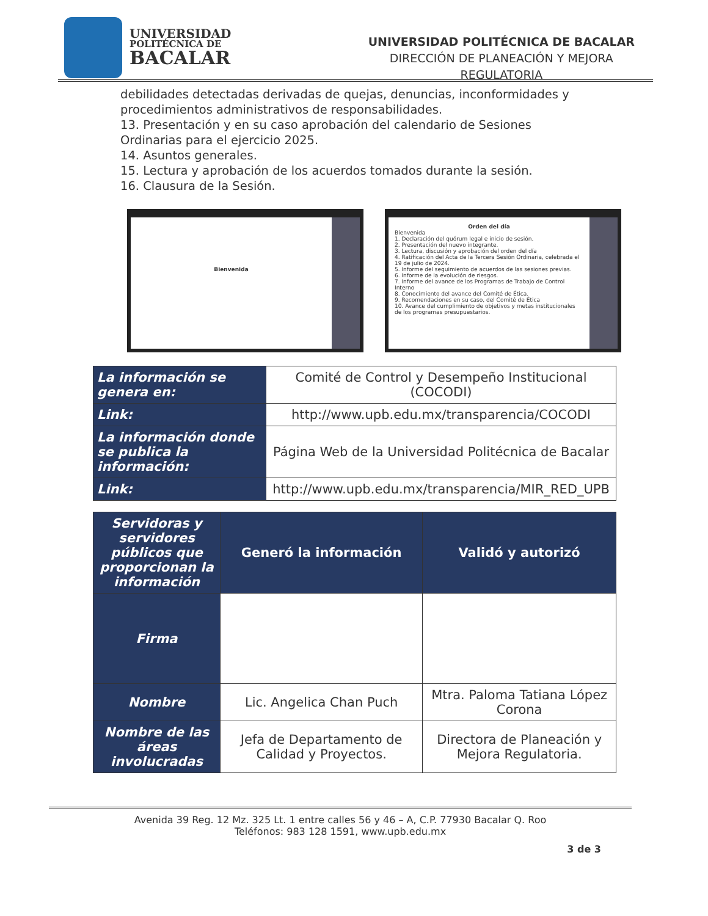UNIVERSIDAD
POLITÉCNICA DE
BACALAR
UNIVERSIDAD POLITÉCNICA DE BACALAR
DIRECCIÓN DE PLANEACIÓN Y MEJORA
REGULATORIA
debilidades detectadas derivadas de quejas, denuncias, inconformidades y procedimientos administrativos de responsabilidades.
13. Presentación y en su caso aprobación del calendario de Sesiones Ordinarias para el ejercicio 2025.
14. Asuntos generales.
15. Lectura y aprobación de los acuerdos tomados durante la sesión.
16. Clausura de la Sesión.
Bienvenida
Orden del día
Bienvenida
1. Declaración del quórum legal e inicio de sesión.
2. Presentación del nuevo integrante.
3. Lectura, discusión y aprobación del orden del día
4. Ratificación del Acta de la Tercera Sesión Ordinaria, celebrada el 19 de julio de 2024.
5. Informe del seguimiento de acuerdos de las sesiones previas.
6. Informe de la evolución de riesgos.
7. Informe del avance de los Programas de Trabajo de Control Interno
8. Conocimiento del avance del Comité de Ética.
9. Recomendaciones en su caso, del Comité de Ética
10. Avance del cumplimiento de objetivos y metas institucionales de los programas presupuestarios.
| La información se genera en: | Comité de Control y Desempeño Institucional (COCODI) |
| Link: | http://www.upb.edu.mx/transparencia/COCODI |
| La información donde se publica la información: | Página Web de la Universidad Politécnica de Bacalar |
| Link: | http://www.upb.edu.mx/transparencia/MIR_RED_UPB |
| Servidoras y servidores públicos que proporcionan la información | Generó la información | Validó y autorizó |
| --- | --- | --- |
| Firma | | |
| Nombre | Lic. Angelica Chan Puch | Mtra. Paloma Tatiana López Corona |
| Nombre de las áreas involucradas | Jefa de Departamento de Calidad y Proyectos. | Directora de Planeación y Mejora Regulatoria. |
Avenida 39 Reg. 12 Mz. 325 Lt. 1 entre calles 56 y 46 – A, C.P. 77930 Bacalar Q. Roo
Teléfonos: 983 128 1591, www.upb.edu.mx
3 de 3